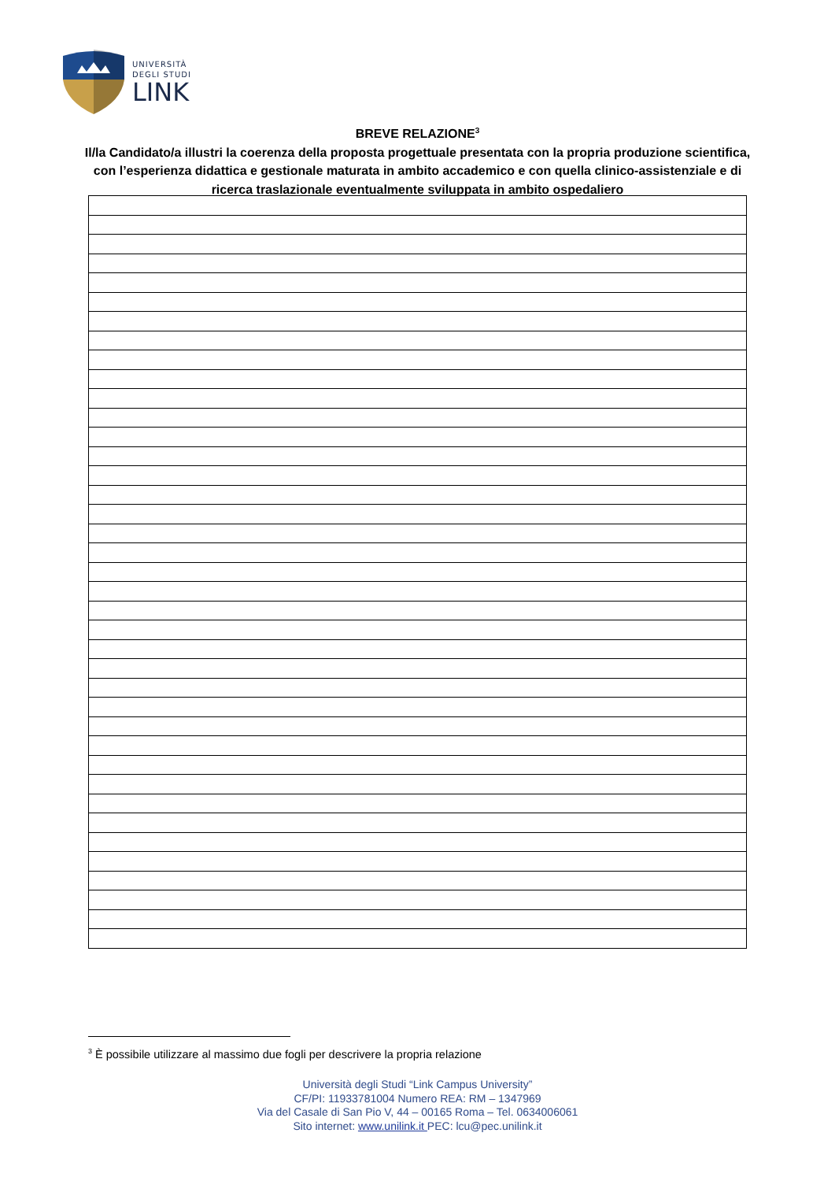UNIVERSITÀ
DEGLI STUDI
LINK
BREVE RELAZIONE<sup>3</sup>
Il/la Candidato/a illustri la coerenza della proposta progettuale presentata con la propria produzione scientifica, con l’esperienza didattica e gestionale maturata in ambito accademico e con quella clinico-assistenziale e di ricerca traslazionale eventualmente sviluppata in ambito ospedaliero
<sup>3</sup> È possibile utilizzare al massimo due fogli per descrivere la propria relazione
Università degli Studi “Link Campus University”
CF/PI: 11933781004 Numero REA: RM – 1347969
Via del Casale di San Pio V, 44 – 00165 Roma – Tel. 0634006061
Sito internet: www.unilink.it PEC: lcu@pec.unilink.it